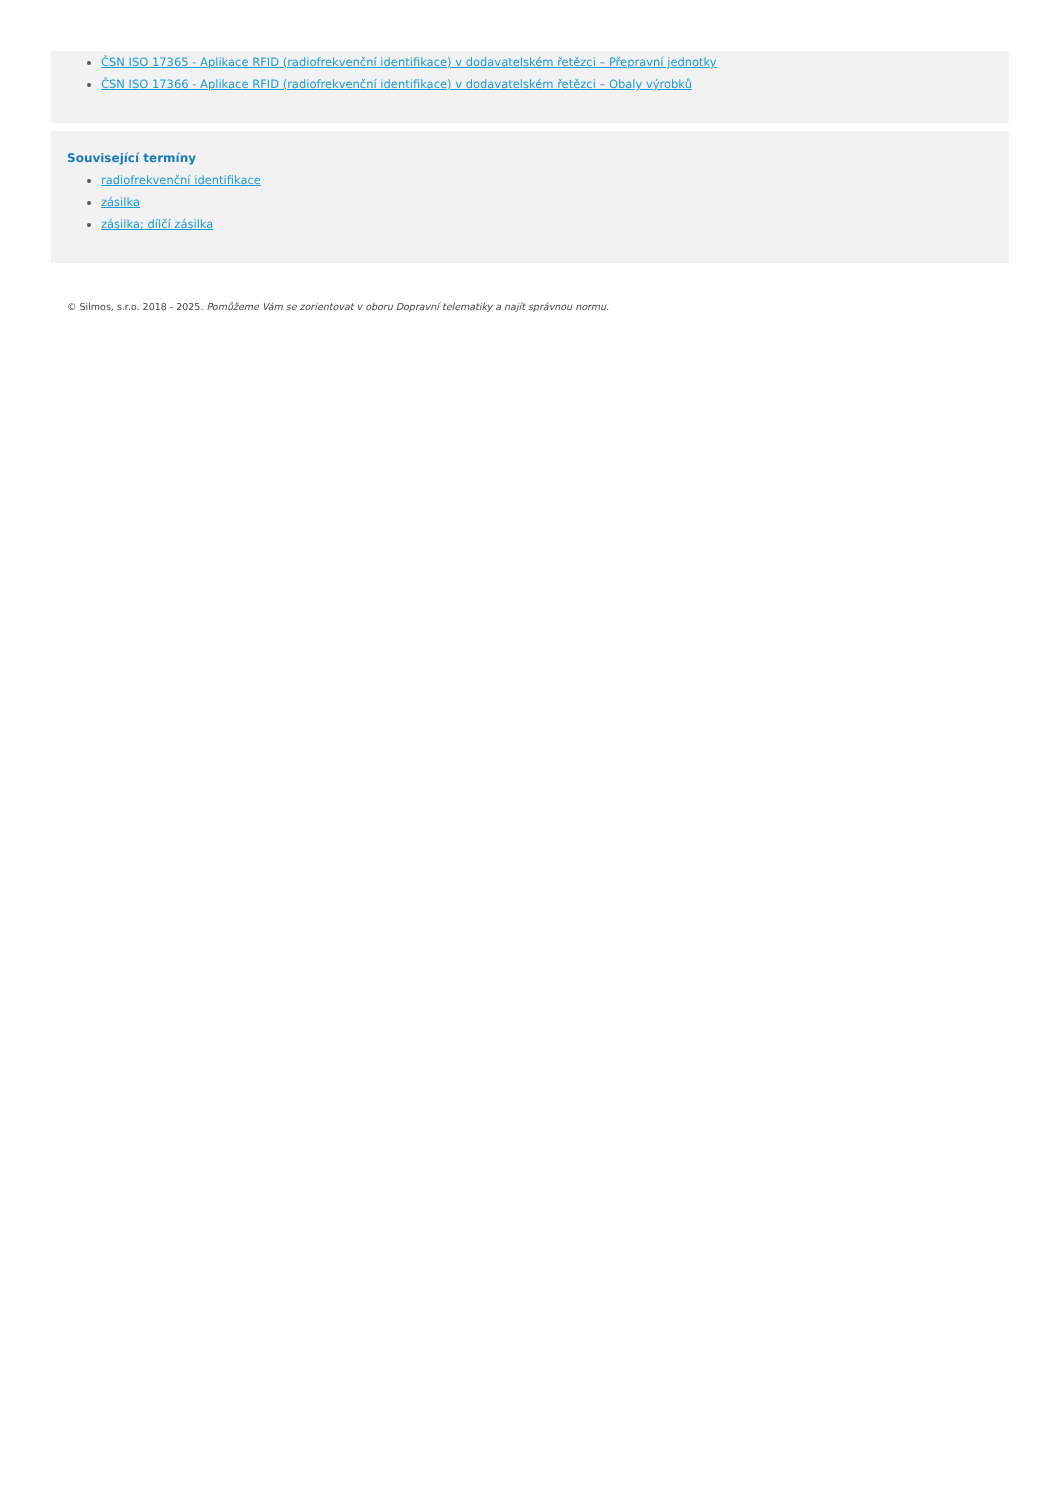ČSN ISO 17365 - Aplikace RFID (radiofrekvenční identifikace) v dodavatelském řetězci – Přepravní jednotky
ČSN ISO 17366 - Aplikace RFID (radiofrekvenční identifikace) v dodavatelském řetězci – Obaly výrobků
Související termíny
radiofrekvenční identifikace
zásilka
zásilka; dílčí zásilka
© Silmos, s.r.o. 2018 - 2025. Pomůžeme Vám se zorientovat v oboru Dopravní telematiky a najít správnou normu.